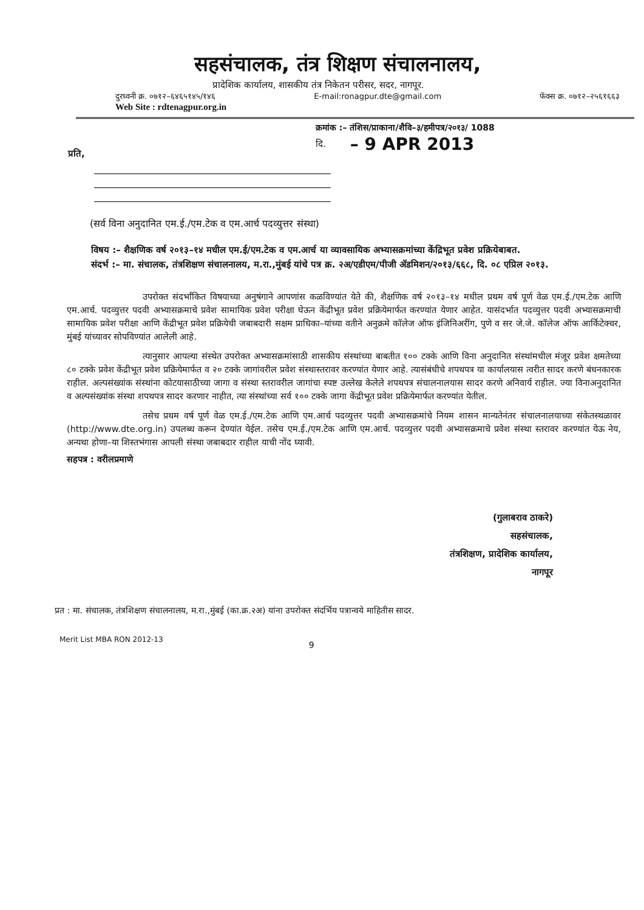सहसंचालक, तंत्र शिक्षण संचालनालय,
प्रादेशिक कार्यालय, शासकीय तंत्र निकेतन परीसर, सदर, नागपूर.
दुरध्वनी क्र. ०७१२–६४६५१४५/१४६ E-mail:ronagpur.dte@gmail.com फॅक्स क्र. ०७१२–२५६१६६३
Web Site : rdtenagpur.org.in
क्रमांक :– तंशिस/प्राकाना/शैवि–३/हमीपत्र/२०१३/ 1088
दि. – 9 APR 2013
प्रति,
(सर्व विना अनुदानित एम.ई./एम.टेक व एम.आर्च पदव्युत्तर संस्था)
विषय :– शैक्षणिक वर्ष २०१३–१४ मधील एम.ई/एम.टेक व एम.आर्च या व्यावसायिक अभ्यासक्रमांच्या केंद्रिभूत प्रवेश प्रक्रियेबाबत.
संदर्भ :– मा. संचालक, तंत्रशिक्षण संचालनालय, म.रा.,मुंबई यांचे पत्र क्र. २अ/एडीएम/पीजी ॲडमिशन/२०१३/६६८, दि. ०८ एप्रिल २०१३.
उपरोक्त संदर्भांकित विषयाच्या अनुषंगाने आपणांस कळविण्यांत येते की, शैक्षणिक वर्ष २०१३–१४ मधील प्रथम वर्ष पूर्ण वेळ एम.ई./एम.टेक आणि एम.आर्च. पदव्युत्तर पदवी अभ्यासक्रमाचे प्रवेश सामायिक प्रवेश परीक्षा घेऊन केंद्रीभूत प्रवेश प्रक्रियेमार्फत करण्यांत येणार आहेत. यासंदर्भात पदव्युत्तर पदवी अभ्यासक्रमाची सामायिक प्रवेश परीक्षा आणि केंद्रीभूत प्रवेश प्रक्रियेची जबाबदारी सक्षम प्राधिका–यांच्या वतीने अनुक्रमे कॉलेज ऑफ इंजिनिअरींग, पुणे व सर जे.जे. कॉलेज ऑफ आर्किटेक्चर, मुंबई यांच्यावर सोपविण्यांत आलेली आहे.
त्यानुसार आपल्या संस्थेत उपरोक्त अभ्यासक्रमांसाठी शासकीय संस्थांच्या बाबतीत १०० टक्के आणि विना अनुदानित संस्थांमधील मंजूर प्रवेश क्षमतेच्या ८० टक्के प्रवेश केंद्रीभूत प्रवेश प्रक्रियेमार्फत व २० टक्के जागांवरील प्रवेश संस्थास्तरावर करण्यांत येणार आहे. त्यासंबंधीचे शपथपत्र या कार्यालयास त्वरीत सादर करणे बंधनकारक राहील. अल्पसंख्यांक संस्थांना कोटयासाठीच्या जागा व संस्था स्तरावरील जागांचा स्पष्ट उल्लेख केलेले शपथपत्र संचालनालयास सादर करणे अनिवार्य राहील. ज्या विनाअनुदानित व अल्पसंख्यांक संस्था शपथपत्र सादर करणार नाहीत, त्या संस्थांच्या सर्व १०० टक्के जागा केंद्रीभूत प्रवेश प्रक्रियेमार्फत करण्यांत येतील.
तसेच प्रथम वर्ष पूर्ण वेळ एम.ई./एम.टेक आणि एम.आर्च पदव्युत्तर पदवी अभ्यासक्रमांचे नियम शासन मान्यतेनंतर संचालनालयाच्या संकेतस्थळावर (http://www.dte.org.in) उपलब्ध करून देण्यांत येईल. तसेच एम.ई./एम.टेक आणि एम.आर्च. पदव्युत्तर पदवी अभ्यासक्रमाचे प्रवेश संस्था स्तरावर करण्यांत येऊ नेय, अन्यथा होणा–या शिस्तभंगास आपली संस्था जबाबदार राहील याची नोंद घ्यावी.
सहपत्र : वरीलप्रमाणे
(गुलाबराव ठाकरे)
सहसंचालक,
तंत्रशिक्षण, प्रादेशिक कार्यालय,
नागपूर
प्रत : मा. संचालक, तंत्रशिक्षण संचालनालय, म.रा.,मुंबई (का.क्र.२अ) यांना उपरोक्त संदर्भिय पत्रान्वये माहितीस सादर.
Merit List MBA RON 2012-13 9